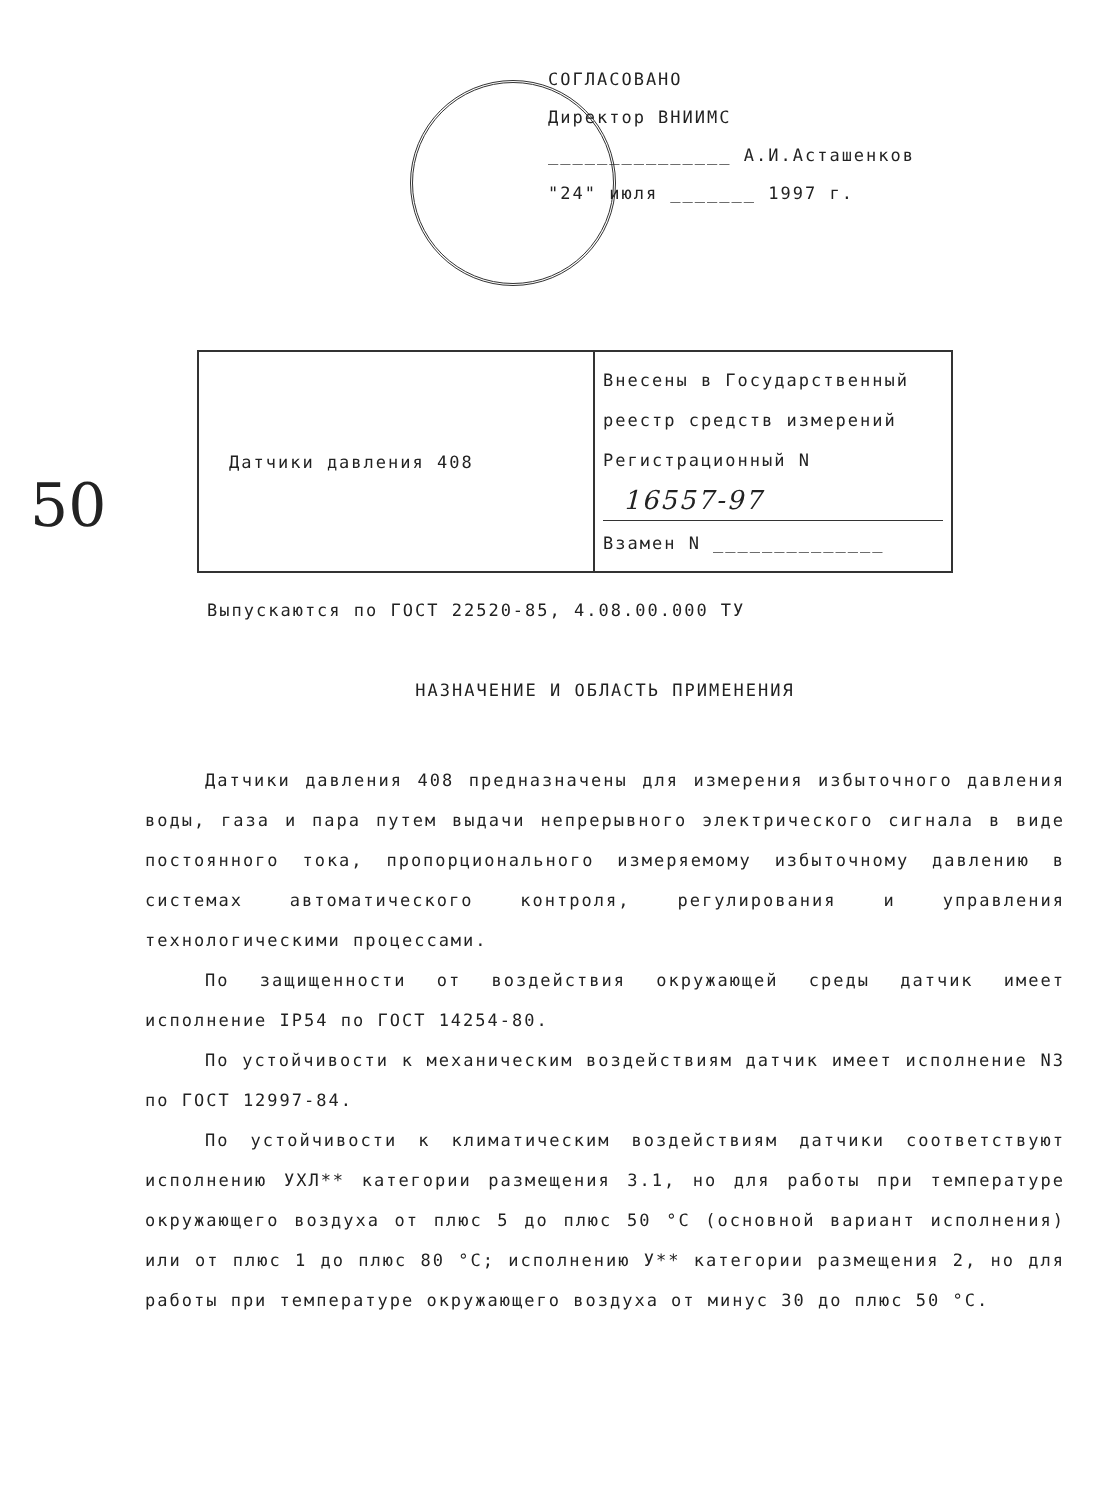СОГЛАСОВАНО
Директор ВНИИМС
_______________ А.И.Асташенков
"24" июля _______ 1997 г.
50
| Датчики давления 408 | Внесены в Государственный реестр средств измерений Регистрационный N 16557-97 Взамен N ______________ |
Выпускаются по ГОСТ 22520-85, 4.08.00.000 ТУ
НАЗНАЧЕНИЕ И ОБЛАСТЬ ПРИМЕНЕНИЯ
Датчики давления 408 предназначены для измерения избыточного давления воды, газа и пара путем выдачи непрерывного электрического сигнала в виде постоянного тока, пропорционального измеряемому избыточному давлению в системах автоматического контроля, регулирования и управления технологическими процессами.
По защищенности от воздействия окружающей среды датчик имеет исполнение IP54 по ГОСТ 14254-80.
По устойчивости к механическим воздействиям датчик имеет исполнение N3 по ГОСТ 12997-84.
По устойчивости к климатическим воздействиям датчики соответствуют исполнению УХЛ** категории размещения 3.1, но для работы при температуре окружающего воздуха от плюс 5 до плюс 50 °С (основной вариант исполнения) или от плюс 1 до плюс 80 °С; исполнению У** категории размещения 2, но для работы при температуре окружающего воздуха от минус 30 до плюс 50 °С.